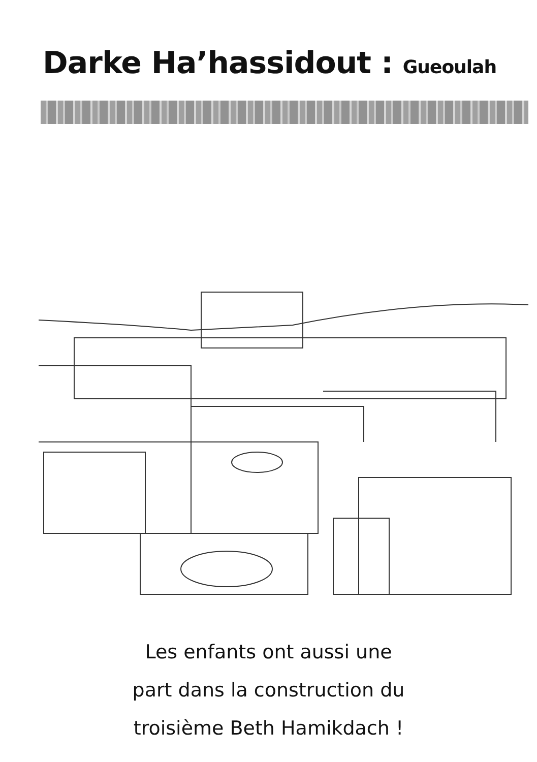Darke Ha’hassidout : Gueoulah
Les enfants ont aussi une
part dans la construction du
troisième Beth Hamikdach !